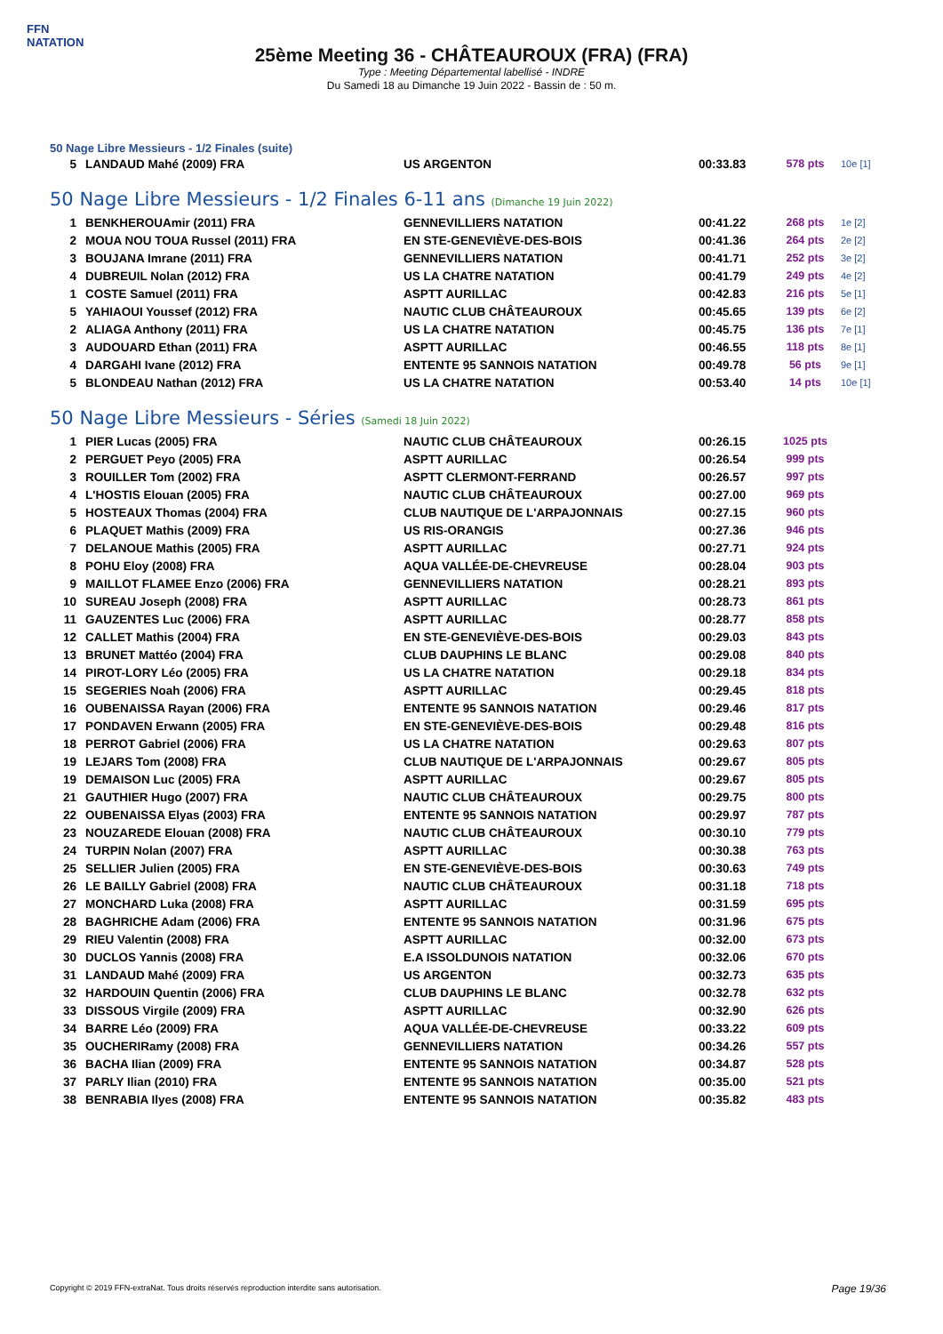FFN
NATATION
25ème Meeting 36 - CHÂTEAUROUX (FRA) (FRA)
Type : Meeting Départemental labellisé - INDRE
Du Samedi 18 au Dimanche 19 Juin 2022 - Bassin de : 50 m.
50 Nage Libre Messieurs - 1/2 Finales (suite)
| 5 | LANDAUD Mahé (2009) FRA | US ARGENTON | 00:33.83 | 578 pts | 10e [1] |
50 Nage Libre Messieurs - 1/2 Finales 6-11 ans (Dimanche 19 Juin 2022)
| 1 | BENKHEROUAmir (2011) FRA | GENNEVILLIERS NATATION | 00:41.22 | 268 pts | 1e [2] |
| 2 | MOUA NOU TOUA Russel (2011) FRA | EN STE-GENEVIÈVE-DES-BOIS | 00:41.36 | 264 pts | 2e [2] |
| 3 | BOUJANA Imrane (2011) FRA | GENNEVILLIERS NATATION | 00:41.71 | 252 pts | 3e [2] |
| 4 | DUBREUIL Nolan (2012) FRA | US LA CHATRE NATATION | 00:41.79 | 249 pts | 4e [2] |
| 1 | COSTE Samuel (2011) FRA | ASPTT AURILLAC | 00:42.83 | 216 pts | 5e [1] |
| 5 | YAHIAOUI Youssef (2012) FRA | NAUTIC CLUB CHÂTEAUROUX | 00:45.65 | 139 pts | 6e [2] |
| 2 | ALIAGA Anthony (2011) FRA | US LA CHATRE NATATION | 00:45.75 | 136 pts | 7e [1] |
| 3 | AUDOUARD Ethan (2011) FRA | ASPTT AURILLAC | 00:46.55 | 118 pts | 8e [1] |
| 4 | DARGAHI Ivane (2012) FRA | ENTENTE 95 SANNOIS NATATION | 00:49.78 | 56 pts | 9e [1] |
| 5 | BLONDEAU Nathan (2012) FRA | US LA CHATRE NATATION | 00:53.40 | 14 pts | 10e [1] |
50 Nage Libre Messieurs - Séries (Samedi 18 Juin 2022)
| 1 | PIER Lucas (2005) FRA | NAUTIC CLUB CHÂTEAUROUX | 00:26.15 | 1025 pts | |
| 2 | PERGUET Peyo (2005) FRA | ASPTT AURILLAC | 00:26.54 | 999 pts | |
| 3 | ROUILLER Tom (2002) FRA | ASPTT CLERMONT-FERRAND | 00:26.57 | 997 pts | |
| 4 | L'HOSTIS Elouan (2005) FRA | NAUTIC CLUB CHÂTEAUROUX | 00:27.00 | 969 pts | |
| 5 | HOSTEAUX Thomas (2004) FRA | CLUB NAUTIQUE DE L'ARPAJONNAIS | 00:27.15 | 960 pts | |
| 6 | PLAQUET Mathis (2009) FRA | US RIS-ORANGIS | 00:27.36 | 946 pts | |
| 7 | DELANOUE Mathis (2005) FRA | ASPTT AURILLAC | 00:27.71 | 924 pts | |
| 8 | POHU Eloy (2008) FRA | AQUA VALLÉE-DE-CHEVREUSE | 00:28.04 | 903 pts | |
| 9 | MAILLOT FLAMEE Enzo (2006) FRA | GENNEVILLIERS NATATION | 00:28.21 | 893 pts | |
| 10 | SUREAU Joseph (2008) FRA | ASPTT AURILLAC | 00:28.73 | 861 pts | |
| 11 | GAUZENTES Luc (2006) FRA | ASPTT AURILLAC | 00:28.77 | 858 pts | |
| 12 | CALLET Mathis (2004) FRA | EN STE-GENEVIÈVE-DES-BOIS | 00:29.03 | 843 pts | |
| 13 | BRUNET Mattéo (2004) FRA | CLUB DAUPHINS LE BLANC | 00:29.08 | 840 pts | |
| 14 | PIROT-LORY Léo (2005) FRA | US LA CHATRE NATATION | 00:29.18 | 834 pts | |
| 15 | SEGERIES Noah (2006) FRA | ASPTT AURILLAC | 00:29.45 | 818 pts | |
| 16 | OUBENAISSA Rayan (2006) FRA | ENTENTE 95 SANNOIS NATATION | 00:29.46 | 817 pts | |
| 17 | PONDAVEN Erwann (2005) FRA | EN STE-GENEVIÈVE-DES-BOIS | 00:29.48 | 816 pts | |
| 18 | PERROT Gabriel (2006) FRA | US LA CHATRE NATATION | 00:29.63 | 807 pts | |
| 19 | LEJARS Tom (2008) FRA | CLUB NAUTIQUE DE L'ARPAJONNAIS | 00:29.67 | 805 pts | |
| 19 | DEMAISON Luc (2005) FRA | ASPTT AURILLAC | 00:29.67 | 805 pts | |
| 21 | GAUTHIER Hugo (2007) FRA | NAUTIC CLUB CHÂTEAUROUX | 00:29.75 | 800 pts | |
| 22 | OUBENAISSA Elyas (2003) FRA | ENTENTE 95 SANNOIS NATATION | 00:29.97 | 787 pts | |
| 23 | NOUZAREDE Elouan (2008) FRA | NAUTIC CLUB CHÂTEAUROUX | 00:30.10 | 779 pts | |
| 24 | TURPIN Nolan (2007) FRA | ASPTT AURILLAC | 00:30.38 | 763 pts | |
| 25 | SELLIER Julien (2005) FRA | EN STE-GENEVIÈVE-DES-BOIS | 00:30.63 | 749 pts | |
| 26 | LE BAILLY Gabriel (2008) FRA | NAUTIC CLUB CHÂTEAUROUX | 00:31.18 | 718 pts | |
| 27 | MONCHARD Luka (2008) FRA | ASPTT AURILLAC | 00:31.59 | 695 pts | |
| 28 | BAGHRICHE Adam (2006) FRA | ENTENTE 95 SANNOIS NATATION | 00:31.96 | 675 pts | |
| 29 | RIEU Valentin (2008) FRA | ASPTT AURILLAC | 00:32.00 | 673 pts | |
| 30 | DUCLOS Yannis (2008) FRA | E.A ISSOLDUNOIS NATATION | 00:32.06 | 670 pts | |
| 31 | LANDAUD Mahé (2009) FRA | US ARGENTON | 00:32.73 | 635 pts | |
| 32 | HARDOUIN Quentin (2006) FRA | CLUB DAUPHINS LE BLANC | 00:32.78 | 632 pts | |
| 33 | DISSOUS Virgile (2009) FRA | ASPTT AURILLAC | 00:32.90 | 626 pts | |
| 34 | BARRE Léo (2009) FRA | AQUA VALLÉE-DE-CHEVREUSE | 00:33.22 | 609 pts | |
| 35 | OUCHERIRamy (2008) FRA | GENNEVILLIERS NATATION | 00:34.26 | 557 pts | |
| 36 | BACHA Ilian (2009) FRA | ENTENTE 95 SANNOIS NATATION | 00:34.87 | 528 pts | |
| 37 | PARLY Ilian (2010) FRA | ENTENTE 95 SANNOIS NATATION | 00:35.00 | 521 pts | |
| 38 | BENRABIA Ilyes (2008) FRA | ENTENTE 95 SANNOIS NATATION | 00:35.82 | 483 pts | |
Copyright © 2019 FFN-extraNat. Tous droits réservés reproduction interdite sans autorisation.
Page 19/36